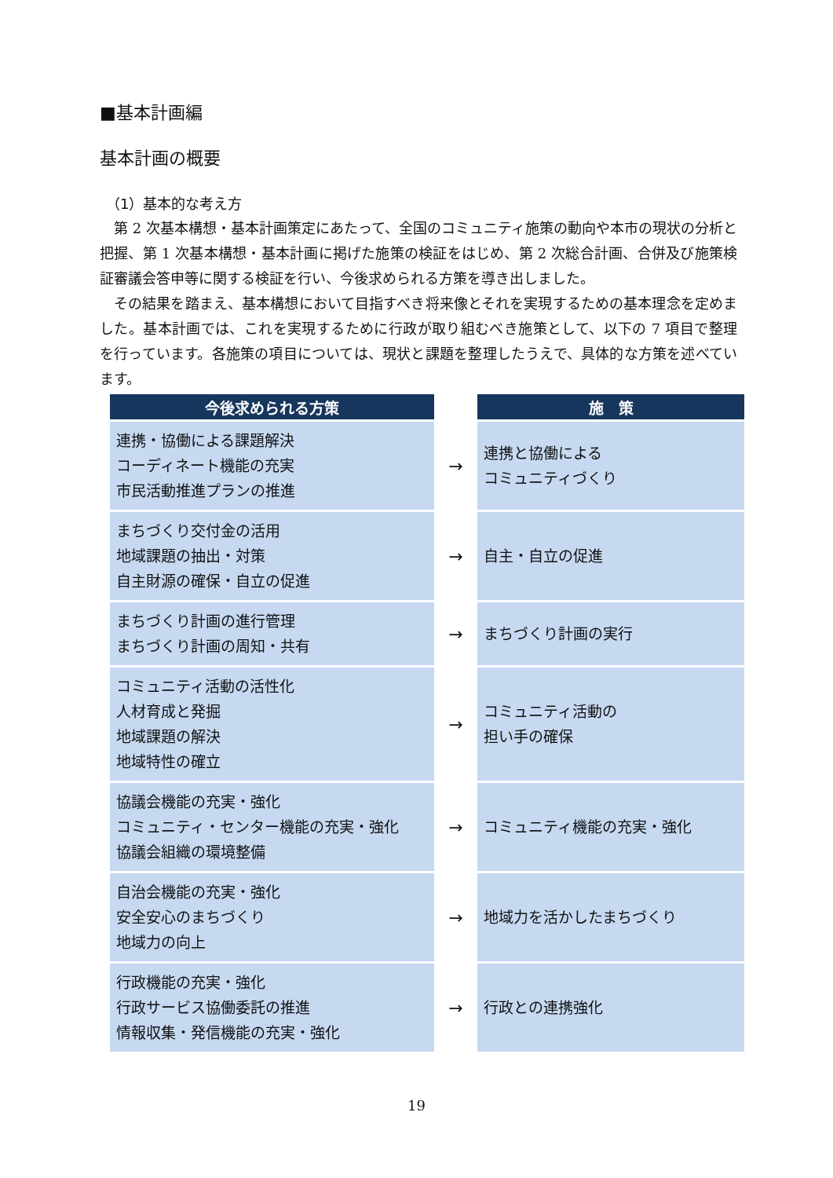■基本計画編
基本計画の概要
（1）基本的な考え方
第 2 次基本構想・基本計画策定にあたって、全国のコミュニティ施策の動向や本市の現状の分析と把握、第 1 次基本構想・基本計画に掲げた施策の検証をはじめ、第 2 次総合計画、合併及び施策検証審議会答申等に関する検証を行い、今後求められる方策を導き出しました。
その結果を踏まえ、基本構想において目指すべき将来像とそれを実現するための基本理念を定めました。基本計画では、これを実現するために行政が取り組むべき施策として、以下の 7 項目で整理を行っています。各施策の項目については、現状と課題を整理したうえで、具体的な方策を述べています。
| 今後求められる方策 | | 施 策 |
| --- | --- | --- |
| 連携・協働による課題解決 コーディネート機能の充実 市民活動推進プランの推進 | → | 連携と協働による コミュニティづくり |
| まちづくり交付金の活用 地域課題の抽出・対策 自主財源の確保・自立の促進 | → | 自主・自立の促進 |
| まちづくり計画の進行管理 まちづくり計画の周知・共有 | → | まちづくり計画の実行 |
| コミュニティ活動の活性化 人材育成と発掘 地域課題の解決 地域特性の確立 | → | コミュニティ活動の 担い手の確保 |
| 協議会機能の充実・強化 コミュニティ・センター機能の充実・強化 協議会組織の環境整備 | → | コミュニティ機能の充実・強化 |
| 自治会機能の充実・強化 安全安心のまちづくり 地域力の向上 | → | 地域力を活かしたまちづくり |
| 行政機能の充実・強化 行政サービス協働委託の推進 情報収集・発信機能の充実・強化 | → | 行政との連携強化 |
19